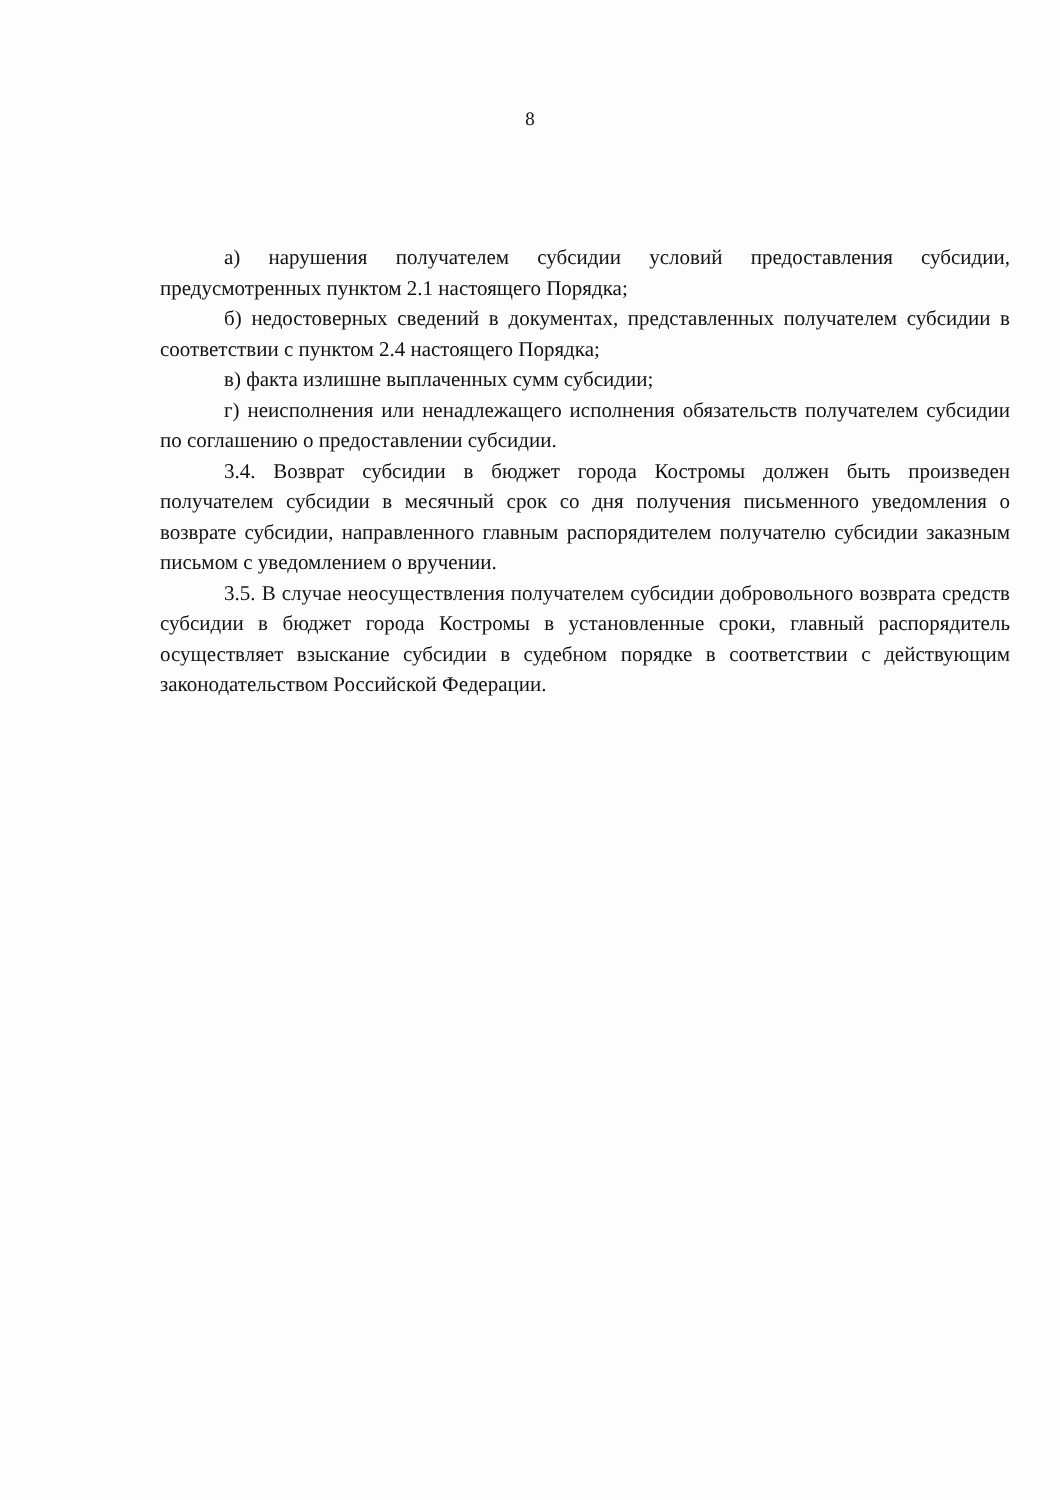8
а) нарушения получателем субсидии условий предоставления субсидии, предусмотренных пунктом 2.1 настоящего Порядка;
б) недостоверных сведений в документах, представленных получателем субсидии в соответствии с пунктом 2.4 настоящего Порядка;
в) факта излишне выплаченных сумм субсидии;
г) неисполнения или ненадлежащего исполнения обязательств получателем субсидии по соглашению о предоставлении субсидии.
3.4. Возврат субсидии в бюджет города Костромы должен быть произведен получателем субсидии в месячный срок со дня получения письменного уведомления о возврате субсидии, направленного главным распорядителем получателю субсидии заказным письмом с уведомлением о вручении.
3.5. В случае неосуществления получателем субсидии добровольного возврата средств субсидии в бюджет города Костромы в установленные сроки, главный распорядитель осуществляет взыскание субсидии в судебном порядке в соответствии с действующим законодательством Российской Федерации.